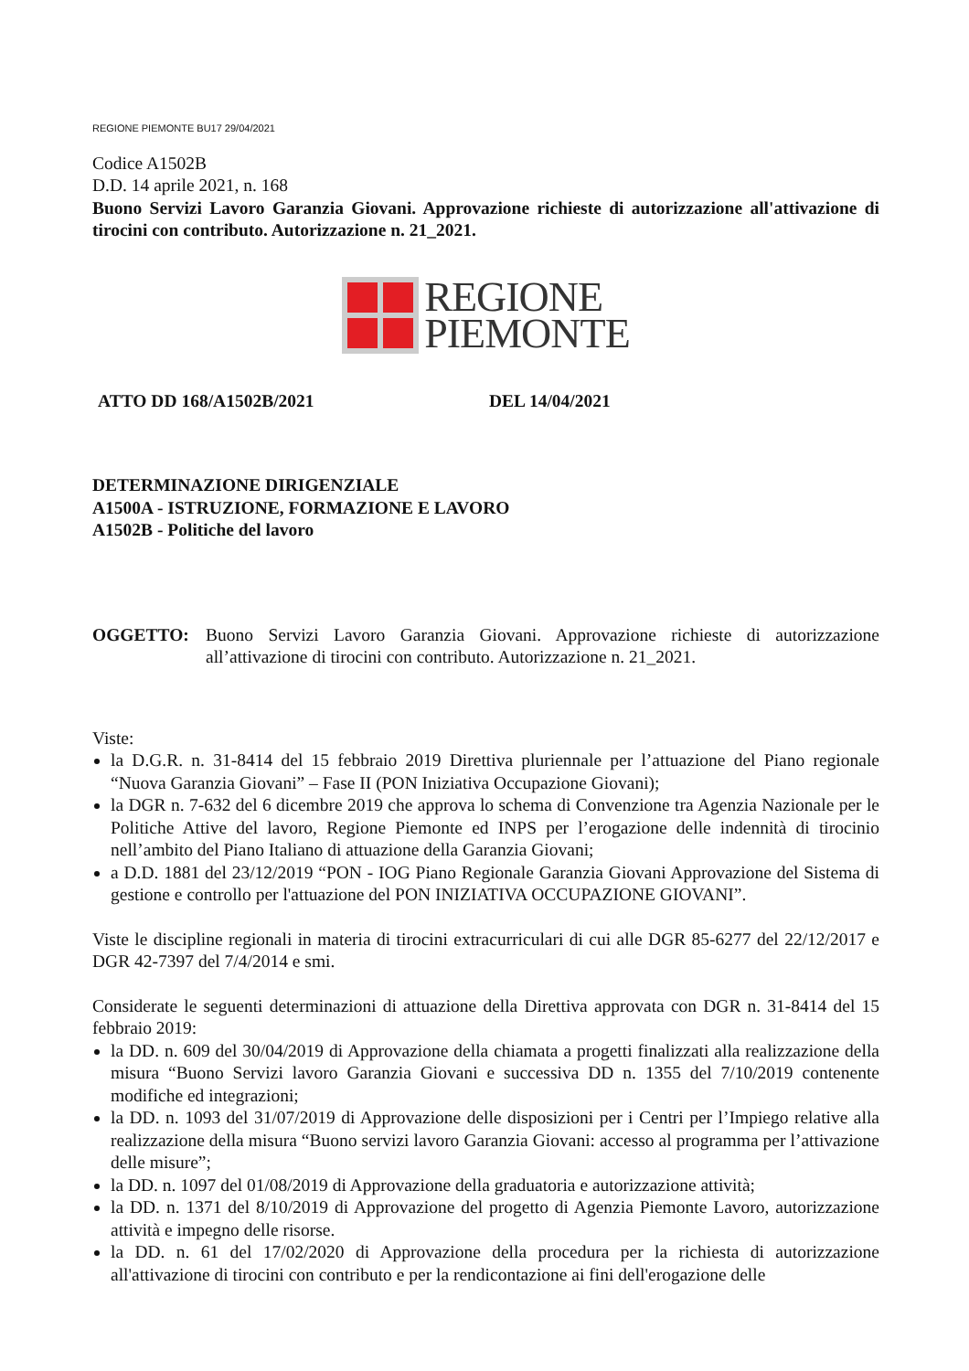REGIONE PIEMONTE BU17 29/04/2021
Codice A1502B
D.D. 14 aprile 2021, n. 168
Buono Servizi Lavoro Garanzia Giovani. Approvazione richieste di autorizzazione all'attivazione di tirocini con contributo. Autorizzazione n. 21_2021.
REGIONE
PIEMONTE
ATTO DD 168/A1502B/2021 DEL 14/04/2021
DETERMINAZIONE DIRIGENZIALE
A1500A - ISTRUZIONE, FORMAZIONE E LAVORO
A1502B - Politiche del lavoro
OGGETTO: Buono Servizi Lavoro Garanzia Giovani. Approvazione richieste di autorizzazione all’attivazione di tirocini con contributo. Autorizzazione n. 21_2021.
Viste:
la D.G.R. n. 31-8414 del 15 febbraio 2019 Direttiva pluriennale per l’attuazione del Piano regionale “Nuova Garanzia Giovani” – Fase II (PON Iniziativa Occupazione Giovani);
la DGR n. 7-632 del 6 dicembre 2019 che approva lo schema di Convenzione tra Agenzia Nazionale per le Politiche Attive del lavoro, Regione Piemonte ed INPS per l’erogazione delle indennità di tirocinio nell’ambito del Piano Italiano di attuazione della Garanzia Giovani;
a D.D. 1881 del 23/12/2019 “PON - IOG Piano Regionale Garanzia Giovani Approvazione del Sistema di gestione e controllo per l'attuazione del PON INIZIATIVA OCCUPAZIONE GIOVANI”.
Viste le discipline regionali in materia di tirocini extracurriculari di cui alle DGR 85-6277 del 22/12/2017 e DGR 42-7397 del 7/4/2014 e smi.
Considerate le seguenti determinazioni di attuazione della Direttiva approvata con DGR n. 31-8414 del 15 febbraio 2019:
la DD. n. 609 del 30/04/2019 di Approvazione della chiamata a progetti finalizzati alla realizzazione della misura “Buono Servizi lavoro Garanzia Giovani e successiva DD n. 1355 del 7/10/2019 contenente modifiche ed integrazioni;
la DD. n. 1093 del 31/07/2019 di Approvazione delle disposizioni per i Centri per l’Impiego relative alla realizzazione della misura “Buono servizi lavoro Garanzia Giovani: accesso al programma per l’attivazione delle misure”;
la DD. n. 1097 del 01/08/2019 di Approvazione della graduatoria e autorizzazione attività;
la DD. n. 1371 del 8/10/2019 di Approvazione del progetto di Agenzia Piemonte Lavoro, autorizzazione attività e impegno delle risorse.
la DD. n. 61 del 17/02/2020 di Approvazione della procedura per la richiesta di autorizzazione all'attivazione di tirocini con contributo e per la rendicontazione ai fini dell'erogazione delle